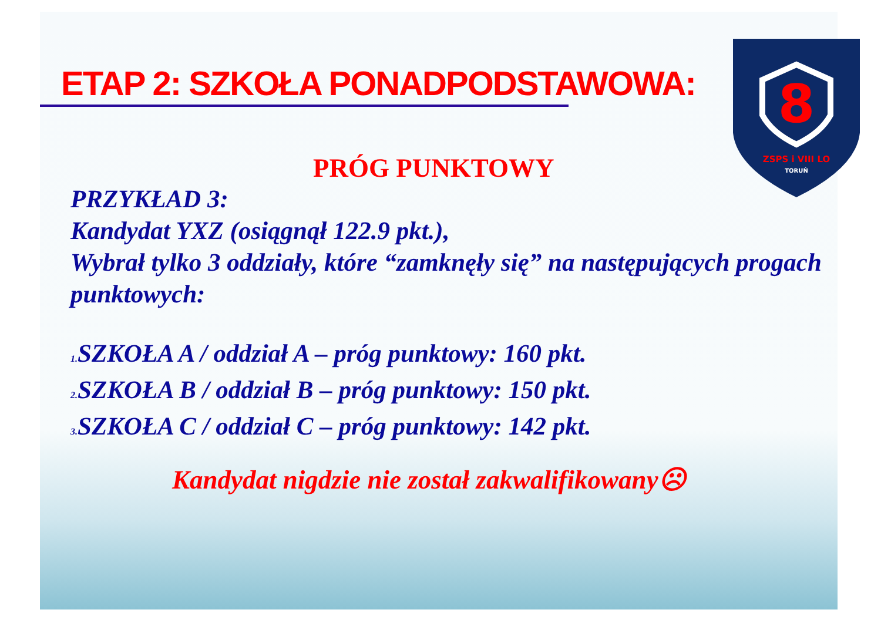ETAP 2: SZKOŁA PONADPODSTAWOWA:
8
ZSPS i VIII LO
TORUŃ
PRÓG PUNKTOWY
PRZYKŁAD 3:
Kandydat YXZ (osiągnął 122.9 pkt.),
Wybrał tylko 3 oddziały, które “zamknęły się” na następujących progach punktowych:
<sub>1.</sub>SZKOŁA A / oddział A – próg punktowy: 160 pkt.
<sub>2.</sub>SZKOŁA B / oddział B – próg punktowy: 150 pkt.
<sub>3.</sub>SZKOŁA C / oddział C – próg punktowy: 142 pkt.
Kandydat nigdzie nie został zakwalifikowany☹